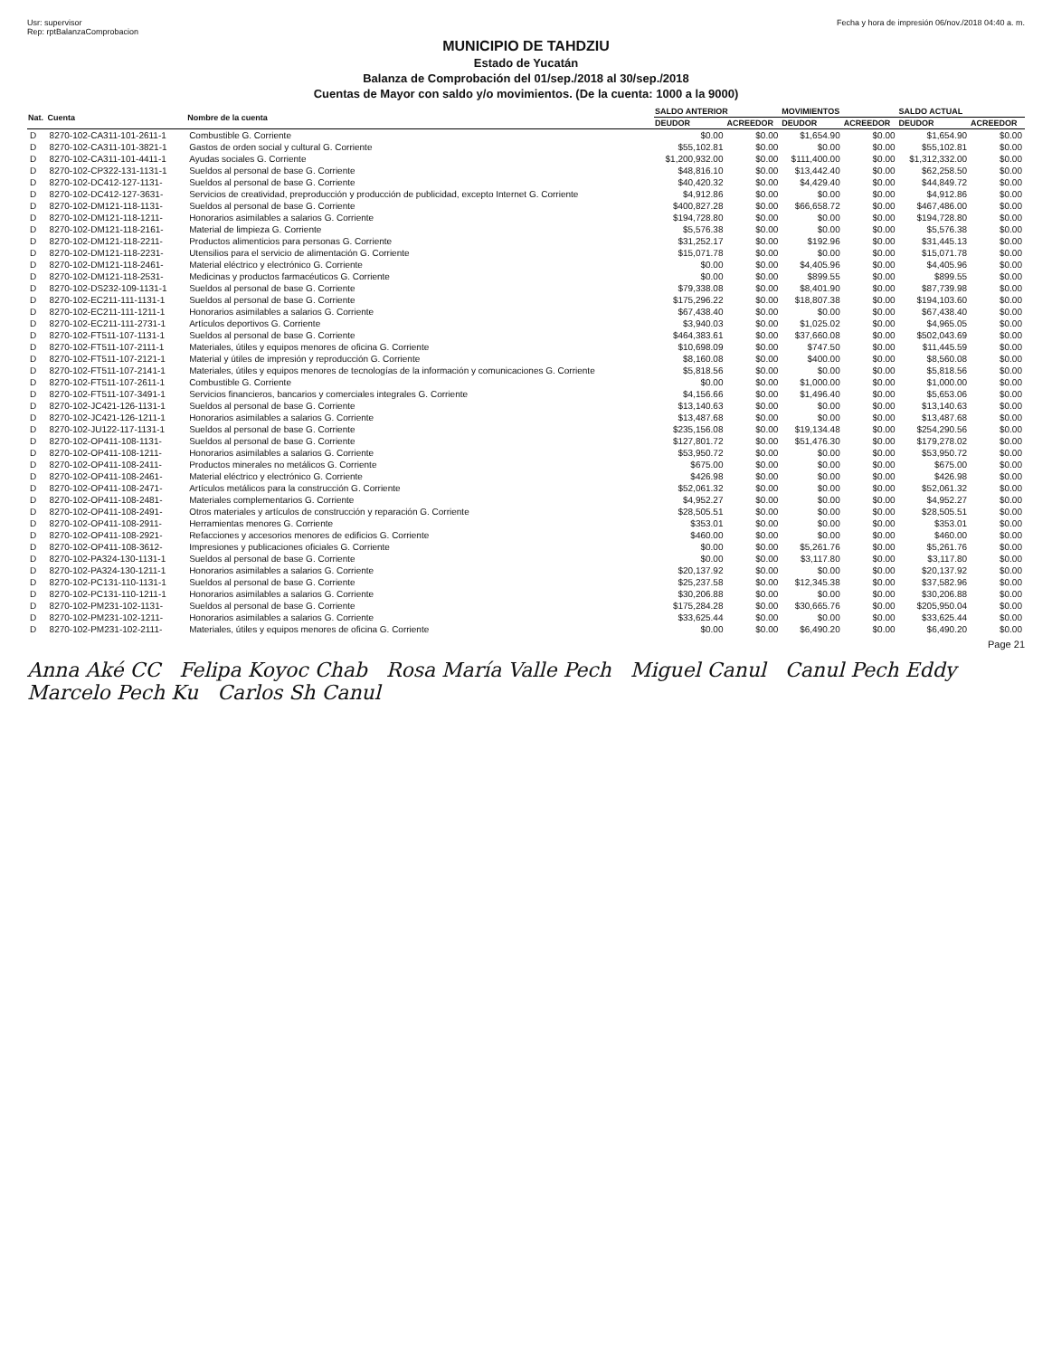Usr: supervisor
Rep: rptBalanzaComprobacion
Fecha y hora de impresión 06/nov./2018 04:40 a. m.
MUNICIPIO DE TAHDZIU
Estado de Yucatán
Balanza de Comprobación del 01/sep./2018 al 30/sep./2018
Cuentas de Mayor con saldo y/o movimientos. (De la cuenta: 1000 a la 9000)
| Nat. | Cuenta | Nombre de la cuenta | SALDO ANTERIOR | | MOVIMIENTOS | | SALDO ACTUAL | |
| --- | --- | --- | --- | --- | --- | --- | --- | --- |
| | | | DEUDOR | ACREEDOR | DEUDOR | ACREEDOR | DEUDOR | ACREEDOR |
| D | 8270-102-CA311-101-2611-1 | Combustible G. Corriente | $0.00 | $0.00 | $1,654.90 | $0.00 | $1,654.90 | $0.00 |
| D | 8270-102-CA311-101-3821-1 | Gastos de orden social y cultural G. Corriente | $55,102.81 | $0.00 | $0.00 | $0.00 | $55,102.81 | $0.00 |
| D | 8270-102-CA311-101-4411-1 | Ayudas sociales G. Corriente | $1,200,932.00 | $0.00 | $111,400.00 | $0.00 | $1,312,332.00 | $0.00 |
| D | 8270-102-CP322-131-1131-1 | Sueldos al personal de base G. Corriente | $48,816.10 | $0.00 | $13,442.40 | $0.00 | $62,258.50 | $0.00 |
| D | 8270-102-DC412-127-1131- | Sueldos al personal de base G. Corriente | $40,420.32 | $0.00 | $4,429.40 | $0.00 | $44,849.72 | $0.00 |
| D | 8270-102-DC412-127-3631- | Servicios de creatividad, preproducción y producción de publicidad, excepto Internet G. Corriente | $4,912.86 | $0.00 | $0.00 | $0.00 | $4,912.86 | $0.00 |
| D | 8270-102-DM121-118-1131- | Sueldos al personal de base G. Corriente | $400,827.28 | $0.00 | $66,658.72 | $0.00 | $467,486.00 | $0.00 |
| D | 8270-102-DM121-118-1211- | Honorarios asimilables a salarios G. Corriente | $194,728.80 | $0.00 | $0.00 | $0.00 | $194,728.80 | $0.00 |
| D | 8270-102-DM121-118-2161- | Material de limpieza G. Corriente | $5,576.38 | $0.00 | $0.00 | $0.00 | $5,576.38 | $0.00 |
| D | 8270-102-DM121-118-2211- | Productos alimenticios para personas G. Corriente | $31,252.17 | $0.00 | $192.96 | $0.00 | $31,445.13 | $0.00 |
| D | 8270-102-DM121-118-2231- | Utensilios para el servicio de alimentación G. Corriente | $15,071.78 | $0.00 | $0.00 | $0.00 | $15,071.78 | $0.00 |
| D | 8270-102-DM121-118-2461- | Material eléctrico y electrónico G. Corriente | $0.00 | $0.00 | $4,405.96 | $0.00 | $4,405.96 | $0.00 |
| D | 8270-102-DM121-118-2531- | Medicinas y productos farmacéuticos G. Corriente | $0.00 | $0.00 | $899.55 | $0.00 | $899.55 | $0.00 |
| D | 8270-102-DS232-109-1131-1 | Sueldos al personal de base G. Corriente | $79,338.08 | $0.00 | $8,401.90 | $0.00 | $87,739.98 | $0.00 |
| D | 8270-102-EC211-111-1131-1 | Sueldos al personal de base G. Corriente | $175,296.22 | $0.00 | $18,807.38 | $0.00 | $194,103.60 | $0.00 |
| D | 8270-102-EC211-111-1211-1 | Honorarios asimilables a salarios G. Corriente | $67,438.40 | $0.00 | $0.00 | $0.00 | $67,438.40 | $0.00 |
| D | 8270-102-EC211-111-2731-1 | Artículos deportivos G. Corriente | $3,940.03 | $0.00 | $1,025.02 | $0.00 | $4,965.05 | $0.00 |
| D | 8270-102-FT511-107-1131-1 | Sueldos al personal de base G. Corriente | $464,383.61 | $0.00 | $37,660.08 | $0.00 | $502,043.69 | $0.00 |
| D | 8270-102-FT511-107-2111-1 | Materiales, útiles y equipos menores de oficina G. Corriente | $10,698.09 | $0.00 | $747.50 | $0.00 | $11,445.59 | $0.00 |
| D | 8270-102-FT511-107-2121-1 | Material y útiles de impresión y reproducción G. Corriente | $8,160.08 | $0.00 | $400.00 | $0.00 | $8,560.08 | $0.00 |
| D | 8270-102-FT511-107-2141-1 | Materiales, útiles y equipos menores de tecnologías de la información y comunicaciones G. Corriente | $5,818.56 | $0.00 | $0.00 | $0.00 | $5,818.56 | $0.00 |
| D | 8270-102-FT511-107-2611-1 | Combustible G. Corriente | $0.00 | $0.00 | $1,000.00 | $0.00 | $1,000.00 | $0.00 |
| D | 8270-102-FT511-107-3491-1 | Servicios financieros, bancarios y comerciales integrales G. Corriente | $4,156.66 | $0.00 | $1,496.40 | $0.00 | $5,653.06 | $0.00 |
| D | 8270-102-JC421-126-1131-1 | Sueldos al personal de base G. Corriente | $13,140.63 | $0.00 | $0.00 | $0.00 | $13,140.63 | $0.00 |
| D | 8270-102-JC421-126-1211-1 | Honorarios asimilables a salarios G. Corriente | $13,487.68 | $0.00 | $0.00 | $0.00 | $13,487.68 | $0.00 |
| D | 8270-102-JU122-117-1131-1 | Sueldos al personal de base G. Corriente | $235,156.08 | $0.00 | $19,134.48 | $0.00 | $254,290.56 | $0.00 |
| D | 8270-102-OP411-108-1131- | Sueldos al personal de base G. Corriente | $127,801.72 | $0.00 | $51,476.30 | $0.00 | $179,278.02 | $0.00 |
| D | 8270-102-OP411-108-1211- | Honorarios asimilables a salarios G. Corriente | $53,950.72 | $0.00 | $0.00 | $0.00 | $53,950.72 | $0.00 |
| D | 8270-102-OP411-108-2411- | Productos minerales no metálicos G. Corriente | $675.00 | $0.00 | $0.00 | $0.00 | $675.00 | $0.00 |
| D | 8270-102-OP411-108-2461- | Material eléctrico y electrónico G. Corriente | $426.98 | $0.00 | $0.00 | $0.00 | $426.98 | $0.00 |
| D | 8270-102-OP411-108-2471- | Artículos metálicos para la construcción G. Corriente | $52,061.32 | $0.00 | $0.00 | $0.00 | $52,061.32 | $0.00 |
| D | 8270-102-OP411-108-2481- | Materiales complementarios G. Corriente | $4,952.27 | $0.00 | $0.00 | $0.00 | $4,952.27 | $0.00 |
| D | 8270-102-OP411-108-2491- | Otros materiales y artículos de construcción y reparación G. Corriente | $28,505.51 | $0.00 | $0.00 | $0.00 | $28,505.51 | $0.00 |
| D | 8270-102-OP411-108-2911- | Herramientas menores G. Corriente | $353.01 | $0.00 | $0.00 | $0.00 | $353.01 | $0.00 |
| D | 8270-102-OP411-108-2921- | Refacciones y accesorios menores de edificios G. Corriente | $460.00 | $0.00 | $0.00 | $0.00 | $460.00 | $0.00 |
| D | 8270-102-OP411-108-3612- | Impresiones y publicaciones oficiales G. Corriente | $0.00 | $0.00 | $5,261.76 | $0.00 | $5,261.76 | $0.00 |
| D | 8270-102-PA324-130-1131-1 | Sueldos al personal de base G. Corriente | $0.00 | $0.00 | $3,117.80 | $0.00 | $3,117.80 | $0.00 |
| D | 8270-102-PA324-130-1211-1 | Honorarios asimilables a salarios G. Corriente | $20,137.92 | $0.00 | $0.00 | $0.00 | $20,137.92 | $0.00 |
| D | 8270-102-PC131-110-1131-1 | Sueldos al personal de base G. Corriente | $25,237.58 | $0.00 | $12,345.38 | $0.00 | $37,582.96 | $0.00 |
| D | 8270-102-PC131-110-1211-1 | Honorarios asimilables a salarios G. Corriente | $30,206.88 | $0.00 | $0.00 | $0.00 | $30,206.88 | $0.00 |
| D | 8270-102-PM231-102-1131- | Sueldos al personal de base G. Corriente | $175,284.28 | $0.00 | $30,665.76 | $0.00 | $205,950.04 | $0.00 |
| D | 8270-102-PM231-102-1211- | Honorarios asimilables a salarios G. Corriente | $33,625.44 | $0.00 | $0.00 | $0.00 | $33,625.44 | $0.00 |
| D | 8270-102-PM231-102-2111- | Materiales, útiles y equipos menores de oficina G. Corriente | $0.00 | $0.00 | $6,490.20 | $0.00 | $6,490.20 | $0.00 |
Page 21
Anna Aké CC Felipa Koyoc Chab Rosa María Valle Pech Miguel Canul Canul Pech Eddy Marcelo Pech Ku Carlos Sh Canul